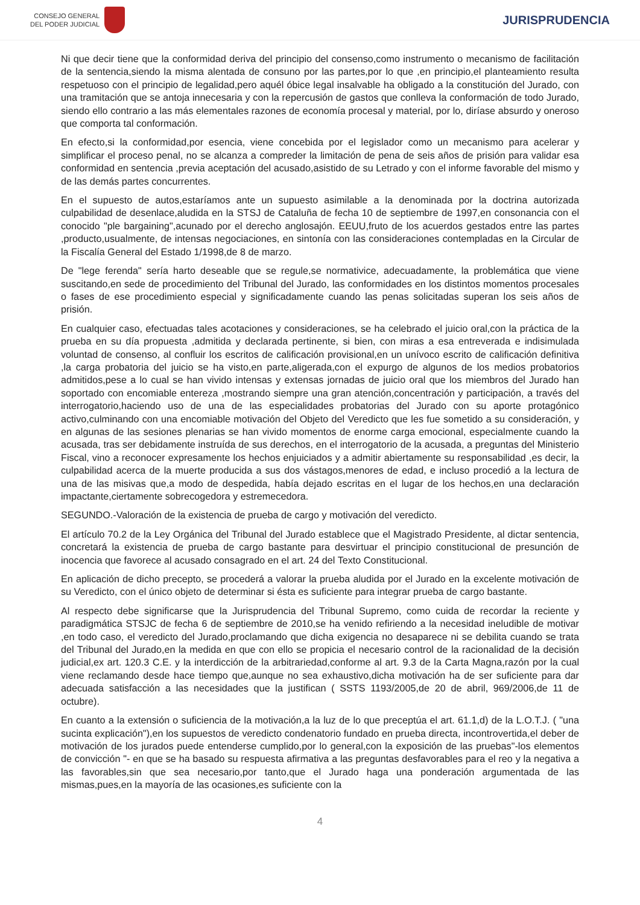CONSEJO GENERAL
DEL PODER JUDICIAL
JURISPRUDENCIA
Ni que decir tiene que la conformidad deriva del principio del consenso,como instrumento o mecanismo de facilitación de la sentencia,siendo la misma alentada de consuno por las partes,por lo que ,en principio,el planteamiento resulta respetuoso con el principio de legalidad,pero aquél óbice legal insalvable ha obligado a la constitución del Jurado, con una tramitación que se antoja innecesaria y con la repercusión de gastos que conlleva la conformación de todo Jurado, siendo ello contrario a las más elementales razones de economía procesal y material, por lo, diríase absurdo y oneroso que comporta tal conformación.
En efecto,si la conformidad,por esencia, viene concebida por el legislador como un mecanismo para acelerar y simplificar el proceso penal, no se alcanza a compreder la limitación de pena de seis años de prisión para validar esa conformidad en sentencia ,previa aceptación del acusado,asistido de su Letrado y con el informe favorable del mismo y de las demás partes concurrentes.
En el supuesto de autos,estaríamos ante un supuesto asimilable a la denominada por la doctrina autorizada culpabilidad de desenlace,aludida en la STSJ de Cataluña de fecha 10 de septiembre de 1997,en consonancia con el conocido "ple bargaining",acunado por el derecho anglosajón. EEUU,fruto de los acuerdos gestados entre las partes ,producto,usualmente, de intensas negociaciones, en sintonía con las consideraciones contempladas en la Circular de la Fiscalía General del Estado 1/1998,de 8 de marzo.
De "lege ferenda" sería harto deseable que se regule,se normativice, adecuadamente, la problemática que viene suscitando,en sede de procedimiento del Tribunal del Jurado, las conformidades en los distintos momentos procesales o fases de ese procedimiento especial y significadamente cuando las penas solicitadas superan los seis años de prisión.
En cualquier caso, efectuadas tales acotaciones y consideraciones, se ha celebrado el juicio oral,con la práctica de la prueba en su día propuesta ,admitida y declarada pertinente, si bien, con miras a esa entreverada e indisimulada voluntad de consenso, al confluir los escritos de calificación provisional,en un unívoco escrito de calificación definitiva ,la carga probatoria del juicio se ha visto,en parte,aligerada,con el expurgo de algunos de los medios probatorios admitidos,pese a lo cual se han vivido intensas y extensas jornadas de juicio oral que los miembros del Jurado han soportado con encomiable entereza ,mostrando siempre una gran atención,concentración y participación, a través del interrogatorio,haciendo uso de una de las especialidades probatorias del Jurado con su aporte protagónico activo,culminando con una encomiable motivación del Objeto del Veredicto que les fue sometido a su consideración, y en algunas de las sesiones plenarias se han vivido momentos de enorme carga emocional, especialmente cuando la acusada, tras ser debidamente instruída de sus derechos, en el interrogatorio de la acusada, a preguntas del Ministerio Fiscal, vino a reconocer expresamente los hechos enjuiciados y a admitir abiertamente su responsabilidad ,es decir, la culpabilidad acerca de la muerte producida a sus dos vástagos,menores de edad, e incluso procedió a la lectura de una de las misivas que,a modo de despedida, había dejado escritas en el lugar de los hechos,en una declaración impactante,ciertamente sobrecogedora y estremecedora.
SEGUNDO.-Valoración de la existencia de prueba de cargo y motivación del veredicto.
El artículo 70.2 de la Ley Orgánica del Tribunal del Jurado establece que el Magistrado Presidente, al dictar sentencia, concretará la existencia de prueba de cargo bastante para desvirtuar el principio constitucional de presunción de inocencia que favorece al acusado consagrado en el art. 24 del Texto Constitucional.
En aplicación de dicho precepto, se procederá a valorar la prueba aludida por el Jurado en la excelente motivación de su Veredicto, con el único objeto de determinar si ésta es suficiente para integrar prueba de cargo bastante.
Al respecto debe significarse que la Jurisprudencia del Tribunal Supremo, como cuida de recordar la reciente y paradigmática STSJC de fecha 6 de septiembre de 2010,se ha venido refiriendo a la necesidad ineludible de motivar ,en todo caso, el veredicto del Jurado,proclamando que dicha exigencia no desaparece ni se debilita cuando se trata del Tribunal del Jurado,en la medida en que con ello se propicia el necesario control de la racionalidad de la decisión judicial,ex art. 120.3 C.E. y la interdicción de la arbitrariedad,conforme al art. 9.3 de la Carta Magna,razón por la cual viene reclamando desde hace tiempo que,aunque no sea exhaustivo,dicha motivación ha de ser suficiente para dar adecuada satisfacción a las necesidades que la justifican ( SSTS 1193/2005,de 20 de abril, 969/2006,de 11 de octubre).
En cuanto a la extensión o suficiencia de la motivación,a la luz de lo que preceptúa el art. 61.1,d) de la L.O.T.J. ( "una sucinta explicación"),en los supuestos de veredicto condenatorio fundado en prueba directa, incontrovertida,el deber de motivación de los jurados puede entenderse cumplido,por lo general,con la exposición de las pruebas"-los elementos de convicción "- en que se ha basado su respuesta afirmativa a las preguntas desfavorables para el reo y la negativa a las favorables,sin que sea necesario,por tanto,que el Jurado haga una ponderación argumentada de las mismas,pues,en la mayoría de las ocasiones,es suficiente con la
4